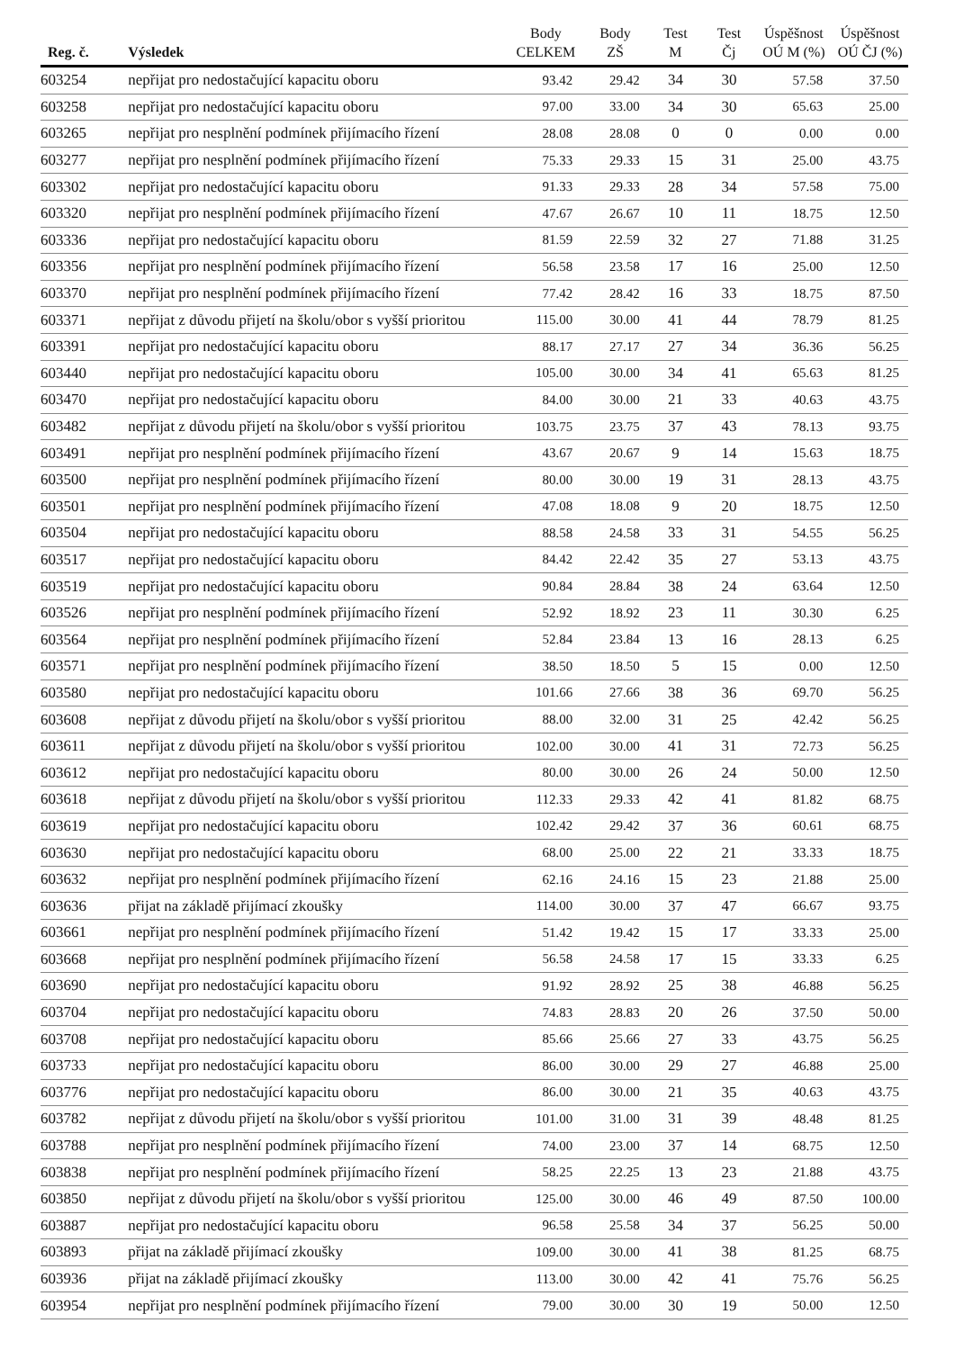| Reg. č. | Výsledek | Body CELKEM | Body ZŠ | Test M | Test Čj | Úspěšnost OÚ M (%) | Úspěšnost OÚ ČJ (%) |
| --- | --- | --- | --- | --- | --- | --- | --- |
| 603254 | nepřijat pro nedostačující kapacitu oboru | 93.42 | 29.42 | 34 | 30 | 57.58 | 37.50 |
| 603258 | nepřijat pro nedostačující kapacitu oboru | 97.00 | 33.00 | 34 | 30 | 65.63 | 25.00 |
| 603265 | nepřijat pro nesplnění podmínek přijímacího řízení | 28.08 | 28.08 | 0 | 0 | 0.00 | 0.00 |
| 603277 | nepřijat pro nesplnění podmínek přijímacího řízení | 75.33 | 29.33 | 15 | 31 | 25.00 | 43.75 |
| 603302 | nepřijat pro nedostačující kapacitu oboru | 91.33 | 29.33 | 28 | 34 | 57.58 | 75.00 |
| 603320 | nepřijat pro nesplnění podmínek přijímacího řízení | 47.67 | 26.67 | 10 | 11 | 18.75 | 12.50 |
| 603336 | nepřijat pro nedostačující kapacitu oboru | 81.59 | 22.59 | 32 | 27 | 71.88 | 31.25 |
| 603356 | nepřijat pro nesplnění podmínek přijímacího řízení | 56.58 | 23.58 | 17 | 16 | 25.00 | 12.50 |
| 603370 | nepřijat pro nesplnění podmínek přijímacího řízení | 77.42 | 28.42 | 16 | 33 | 18.75 | 87.50 |
| 603371 | nepřijat z důvodu přijetí na školu/obor s vyšší prioritou | 115.00 | 30.00 | 41 | 44 | 78.79 | 81.25 |
| 603391 | nepřijat pro nedostačující kapacitu oboru | 88.17 | 27.17 | 27 | 34 | 36.36 | 56.25 |
| 603440 | nepřijat pro nedostačující kapacitu oboru | 105.00 | 30.00 | 34 | 41 | 65.63 | 81.25 |
| 603470 | nepřijat pro nedostačující kapacitu oboru | 84.00 | 30.00 | 21 | 33 | 40.63 | 43.75 |
| 603482 | nepřijat z důvodu přijetí na školu/obor s vyšší prioritou | 103.75 | 23.75 | 37 | 43 | 78.13 | 93.75 |
| 603491 | nepřijat pro nesplnění podmínek přijímacího řízení | 43.67 | 20.67 | 9 | 14 | 15.63 | 18.75 |
| 603500 | nepřijat pro nesplnění podmínek přijímacího řízení | 80.00 | 30.00 | 19 | 31 | 28.13 | 43.75 |
| 603501 | nepřijat pro nesplnění podmínek přijímacího řízení | 47.08 | 18.08 | 9 | 20 | 18.75 | 12.50 |
| 603504 | nepřijat pro nedostačující kapacitu oboru | 88.58 | 24.58 | 33 | 31 | 54.55 | 56.25 |
| 603517 | nepřijat pro nedostačující kapacitu oboru | 84.42 | 22.42 | 35 | 27 | 53.13 | 43.75 |
| 603519 | nepřijat pro nedostačující kapacitu oboru | 90.84 | 28.84 | 38 | 24 | 63.64 | 12.50 |
| 603526 | nepřijat pro nesplnění podmínek přijímacího řízení | 52.92 | 18.92 | 23 | 11 | 30.30 | 6.25 |
| 603564 | nepřijat pro nesplnění podmínek přijímacího řízení | 52.84 | 23.84 | 13 | 16 | 28.13 | 6.25 |
| 603571 | nepřijat pro nesplnění podmínek přijímacího řízení | 38.50 | 18.50 | 5 | 15 | 0.00 | 12.50 |
| 603580 | nepřijat pro nedostačující kapacitu oboru | 101.66 | 27.66 | 38 | 36 | 69.70 | 56.25 |
| 603608 | nepřijat z důvodu přijetí na školu/obor s vyšší prioritou | 88.00 | 32.00 | 31 | 25 | 42.42 | 56.25 |
| 603611 | nepřijat z důvodu přijetí na školu/obor s vyšší prioritou | 102.00 | 30.00 | 41 | 31 | 72.73 | 56.25 |
| 603612 | nepřijat pro nedostačující kapacitu oboru | 80.00 | 30.00 | 26 | 24 | 50.00 | 12.50 |
| 603618 | nepřijat z důvodu přijetí na školu/obor s vyšší prioritou | 112.33 | 29.33 | 42 | 41 | 81.82 | 68.75 |
| 603619 | nepřijat pro nedostačující kapacitu oboru | 102.42 | 29.42 | 37 | 36 | 60.61 | 68.75 |
| 603630 | nepřijat pro nedostačující kapacitu oboru | 68.00 | 25.00 | 22 | 21 | 33.33 | 18.75 |
| 603632 | nepřijat pro nesplnění podmínek přijímacího řízení | 62.16 | 24.16 | 15 | 23 | 21.88 | 25.00 |
| 603636 | přijat na základě přijímací zkoušky | 114.00 | 30.00 | 37 | 47 | 66.67 | 93.75 |
| 603661 | nepřijat pro nesplnění podmínek přijímacího řízení | 51.42 | 19.42 | 15 | 17 | 33.33 | 25.00 |
| 603668 | nepřijat pro nesplnění podmínek přijímacího řízení | 56.58 | 24.58 | 17 | 15 | 33.33 | 6.25 |
| 603690 | nepřijat pro nedostačující kapacitu oboru | 91.92 | 28.92 | 25 | 38 | 46.88 | 56.25 |
| 603704 | nepřijat pro nedostačující kapacitu oboru | 74.83 | 28.83 | 20 | 26 | 37.50 | 50.00 |
| 603708 | nepřijat pro nedostačující kapacitu oboru | 85.66 | 25.66 | 27 | 33 | 43.75 | 56.25 |
| 603733 | nepřijat pro nedostačující kapacitu oboru | 86.00 | 30.00 | 29 | 27 | 46.88 | 25.00 |
| 603776 | nepřijat pro nedostačující kapacitu oboru | 86.00 | 30.00 | 21 | 35 | 40.63 | 43.75 |
| 603782 | nepřijat z důvodu přijetí na školu/obor s vyšší prioritou | 101.00 | 31.00 | 31 | 39 | 48.48 | 81.25 |
| 603788 | nepřijat pro nesplnění podmínek přijímacího řízení | 74.00 | 23.00 | 37 | 14 | 68.75 | 12.50 |
| 603838 | nepřijat pro nesplnění podmínek přijímacího řízení | 58.25 | 22.25 | 13 | 23 | 21.88 | 43.75 |
| 603850 | nepřijat z důvodu přijetí na školu/obor s vyšší prioritou | 125.00 | 30.00 | 46 | 49 | 87.50 | 100.00 |
| 603887 | nepřijat pro nedostačující kapacitu oboru | 96.58 | 25.58 | 34 | 37 | 56.25 | 50.00 |
| 603893 | přijat na základě přijímací zkoušky | 109.00 | 30.00 | 41 | 38 | 81.25 | 68.75 |
| 603936 | přijat na základě přijímací zkoušky | 113.00 | 30.00 | 42 | 41 | 75.76 | 56.25 |
| 603954 | nepřijat pro nesplnění podmínek přijímacího řízení | 79.00 | 30.00 | 30 | 19 | 50.00 | 12.50 |